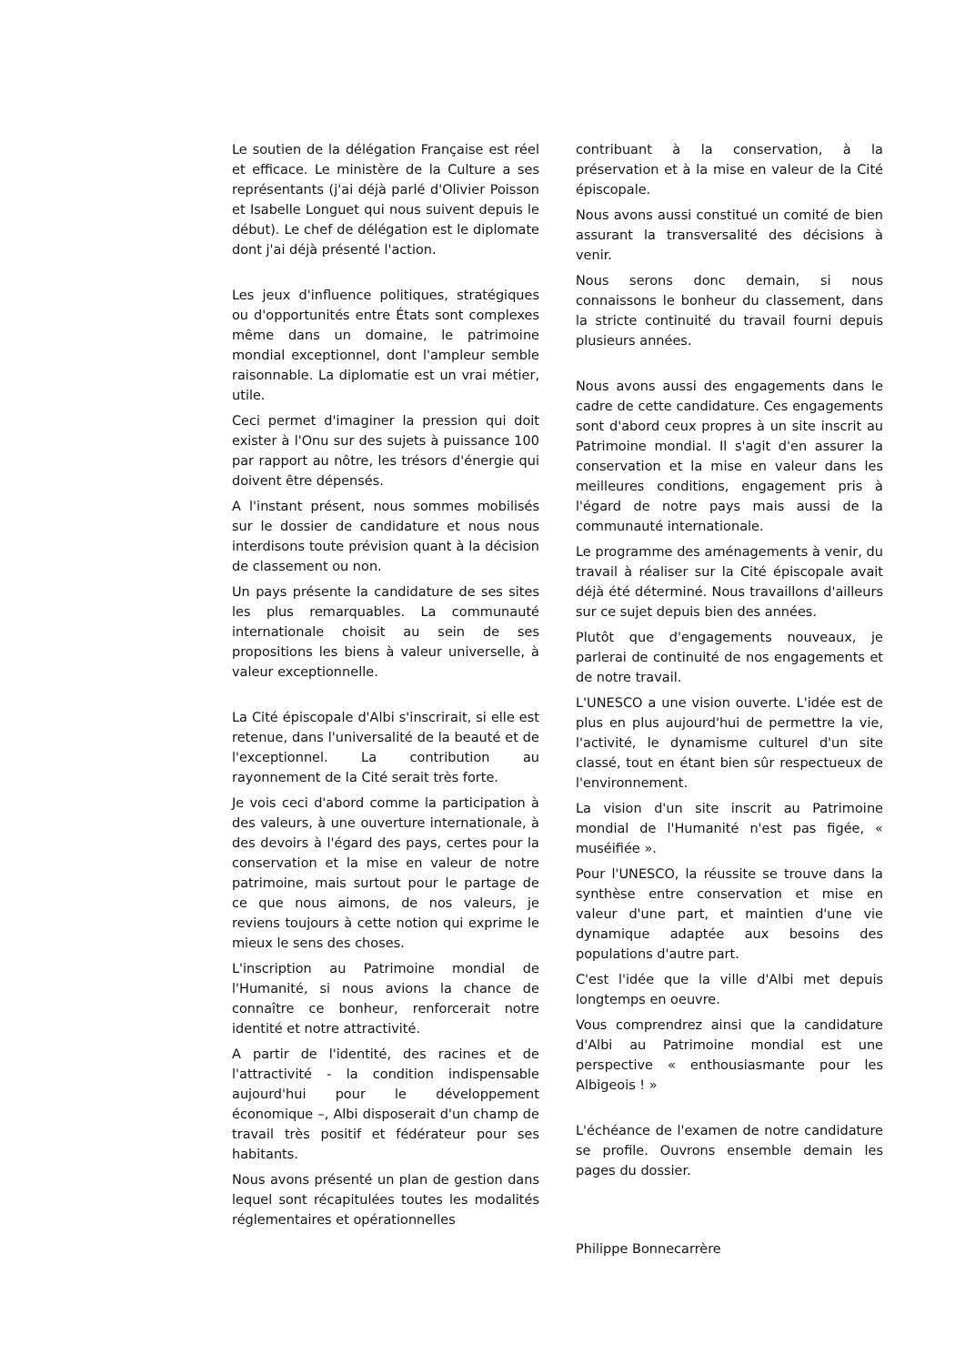Le soutien de la délégation Française est réel et efficace. Le ministère de la Culture a ses représentants (j'ai déjà parlé d'Olivier Poisson et Isabelle Longuet qui nous suivent depuis le début). Le chef de délégation est le diplomate dont j'ai déjà présenté l'action.
Les jeux d'influence politiques, stratégiques ou d'opportunités entre États sont complexes même dans un domaine, le patrimoine mondial exceptionnel, dont l'ampleur semble raisonnable. La diplomatie est un vrai métier, utile.
Ceci permet d'imaginer la pression qui doit exister à l'Onu sur des sujets à puissance 100 par rapport au nôtre, les trésors d'énergie qui doivent être dépensés.
A l'instant présent, nous sommes mobilisés sur le dossier de candidature et nous nous interdisons toute prévision quant à la décision de classement ou non.
Un pays présente la candidature de ses sites les plus remarquables. La communauté internationale choisit au sein de ses propositions les biens à valeur universelle, à valeur exceptionnelle.
La Cité épiscopale d'Albi s'inscrirait, si elle est retenue, dans l'universalité de la beauté et de l'exceptionnel. La contribution au rayonnement de la Cité serait très forte.
Je vois ceci d'abord comme la participation à des valeurs, à une ouverture internationale, à des devoirs à l'égard des pays, certes pour la conservation et la mise en valeur de notre patrimoine, mais surtout pour le partage de ce que nous aimons, de nos valeurs, je reviens toujours à cette notion qui exprime le mieux le sens des choses.
L'inscription au Patrimoine mondial de l'Humanité, si nous avions la chance de connaître ce bonheur, renforcerait notre identité et notre attractivité.
A partir de l'identité, des racines et de l'attractivité - la condition indispensable aujourd'hui pour le développement économique –, Albi disposerait d'un champ de travail très positif et fédérateur pour ses habitants.
Nous avons présenté un plan de gestion dans lequel sont récapitulées toutes les modalités réglementaires et opérationnelles
contribuant à la conservation, à la préservation et à la mise en valeur de la Cité épiscopale.
Nous avons aussi constitué un comité de bien assurant la transversalité des décisions à venir.
Nous serons donc demain, si nous connaissons le bonheur du classement, dans la stricte continuité du travail fourni depuis plusieurs années.
Nous avons aussi des engagements dans le cadre de cette candidature. Ces engagements sont d'abord ceux propres à un site inscrit au Patrimoine mondial. Il s'agit d'en assurer la conservation et la mise en valeur dans les meilleures conditions, engagement pris à l'égard de notre pays mais aussi de la communauté internationale.
Le programme des aménagements à venir, du travail à réaliser sur la Cité épiscopale avait déjà été déterminé. Nous travaillons d'ailleurs sur ce sujet depuis bien des années.
Plutôt que d'engagements nouveaux, je parlerai de continuité de nos engagements et de notre travail.
L'UNESCO a une vision ouverte. L'idée est de plus en plus aujourd'hui de permettre la vie, l'activité, le dynamisme culturel d'un site classé, tout en étant bien sûr respectueux de l'environnement.
La vision d'un site inscrit au Patrimoine mondial de l'Humanité n'est pas figée, « muséifiée ».
Pour l'UNESCO, la réussite se trouve dans la synthèse entre conservation et mise en valeur d'une part, et maintien d'une vie dynamique adaptée aux besoins des populations d'autre part.
C'est l'idée que la ville d'Albi met depuis longtemps en oeuvre.
Vous comprendrez ainsi que la candidature d'Albi au Patrimoine mondial est une perspective « enthousiasmante pour les Albigeois ! »
L'échéance de l'examen de notre candidature se profile. Ouvrons ensemble demain les pages du dossier.
Philippe Bonnecarrère